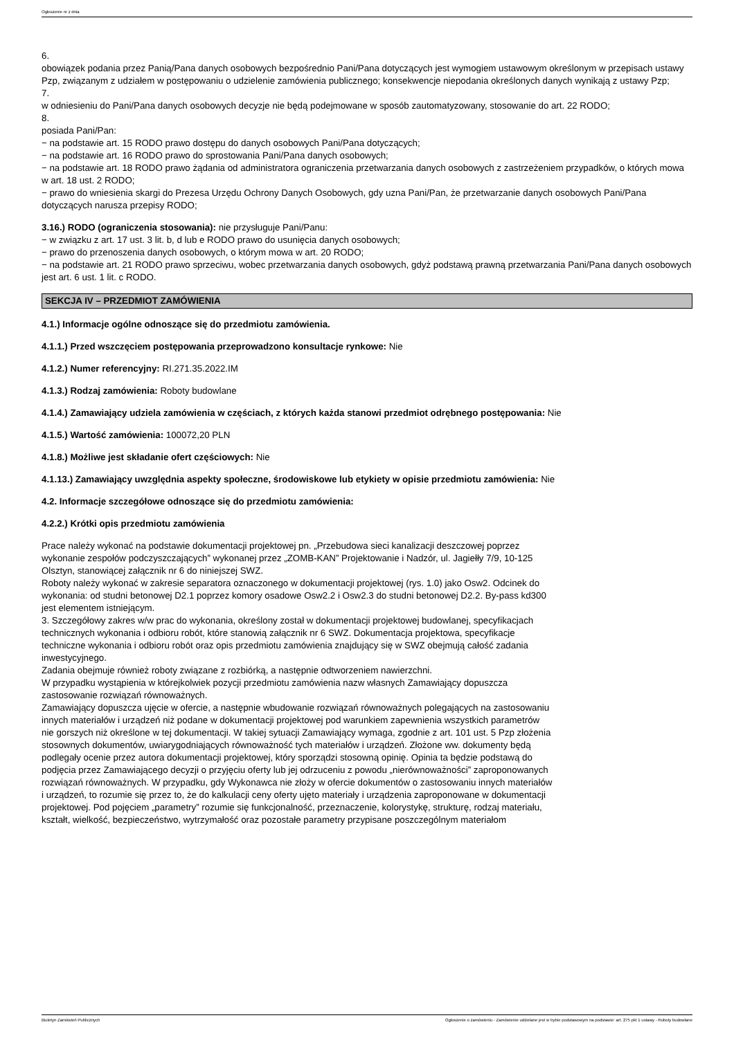Ogłoszenie nr z dnia
6.
obowiązek podania przez Panią/Pana danych osobowych bezpośrednio Pani/Pana dotyczących jest wymogiem ustawowym określonym w przepisach ustawy Pzp, związanym z udziałem w postępowaniu o udzielenie zamówienia publicznego; konsekwencje niepodania określonych danych wynikają z ustawy Pzp;
7.
w odniesieniu do Pani/Pana danych osobowych decyzje nie będą podejmowane w sposób zautomatyzowany, stosowanie do art. 22 RODO;
8.
posiada Pani/Pan:
− na podstawie art. 15 RODO prawo dostępu do danych osobowych Pani/Pana dotyczących;
− na podstawie art. 16 RODO prawo do sprostowania Pani/Pana danych osobowych;
− na podstawie art. 18 RODO prawo żądania od administratora ograniczenia przetwarzania danych osobowych z zastrzeżeniem przypadków, o których mowa w art. 18 ust. 2 RODO;
− prawo do wniesienia skargi do Prezesa Urzędu Ochrony Danych Osobowych, gdy uzna Pani/Pan, że przetwarzanie danych osobowych Pani/Pana dotyczących narusza przepisy RODO;
3.16.) RODO (ograniczenia stosowania): nie przysługuje Pani/Panu:
− w związku z art. 17 ust. 3 lit. b, d lub e RODO prawo do usunięcia danych osobowych;
− prawo do przenoszenia danych osobowych, o którym mowa w art. 20 RODO;
− na podstawie art. 21 RODO prawo sprzeciwu, wobec przetwarzania danych osobowych, gdyż podstawą prawną przetwarzania Pani/Pana danych osobowych jest art. 6 ust. 1 lit. c RODO.
SEKCJA IV – PRZEDMIOT ZAMÓWIENIA
4.1.) Informacje ogólne odnoszące się do przedmiotu zamówienia.
4.1.1.) Przed wszczęciem postępowania przeprowadzono konsultacje rynkowe: Nie
4.1.2.) Numer referencyjny: RI.271.35.2022.IM
4.1.3.) Rodzaj zamówienia: Roboty budowlane
4.1.4.) Zamawiający udziela zamówienia w częściach, z których każda stanowi przedmiot odrębnego postępowania: Nie
4.1.5.) Wartość zamówienia: 100072,20 PLN
4.1.8.) Możliwe jest składanie ofert częściowych: Nie
4.1.13.) Zamawiający uwzględnia aspekty społeczne, środowiskowe lub etykiety w opisie przedmiotu zamówienia: Nie
4.2. Informacje szczegółowe odnoszące się do przedmiotu zamówienia:
4.2.2.) Krótki opis przedmiotu zamówienia
Prace należy wykonać na podstawie dokumentacji projektowej pn. „Przebudowa sieci kanalizacji deszczowej poprzez wykonanie zespołów podczyszczających” wykonanej przez „ZOMB-KAN” Projektowanie i Nadzór, ul. Jagiełły 7/9, 10-125 Olsztyn, stanowiącej załącznik nr 6 do niniejszej SWZ.
Roboty należy wykonać w zakresie separatora oznaczonego w dokumentacji projektowej (rys. 1.0) jako Osw2. Odcinek do wykonania: od studni betonowej D2.1 poprzez komory osadowe Osw2.2 i Osw2.3 do studni betonowej D2.2. By-pass kd300 jest elementem istniejącym.
3. Szczegółowy zakres w/w prac do wykonania, określony został w dokumentacji projektowej budowlanej, specyfikacjach technicznych wykonania i odbioru robót, które stanowią załącznik nr 6 SWZ. Dokumentacja projektowa, specyfikacje techniczne wykonania i odbioru robót oraz opis przedmiotu zamówienia znajdujący się w SWZ obejmują całość zadania inwestycyjnego.
Zadania obejmuje również roboty związane z rozbiórką, a następnie odtworzeniem nawierzchni.
W przypadku wystąpienia w którejkolwiek pozycji przedmiotu zamówienia nazw własnych Zamawiający dopuszcza zastosowanie rozwiązań równoważnych.
Zamawiający dopuszcza ujęcie w ofercie, a następnie wbudowanie rozwiązań równoważnych polegających na zastosowaniu innych materiałów i urządzeń niż podane w dokumentacji projektowej pod warunkiem zapewnienia wszystkich parametrów nie gorszych niż określone w tej dokumentacji. W takiej sytuacji Zamawiający wymaga, zgodnie z art. 101 ust. 5 Pzp złożenia stosownych dokumentów, uwiarygodniających równoważność tych materiałów i urządzeń. Złożone ww. dokumenty będą podlegały ocenie przez autora dokumentacji projektowej, który sporządzi stosowną opinię. Opinia ta będzie podstawą do podjęcia przez Zamawiającego decyzji o przyjęciu oferty lub jej odrzuceniu z powodu „nierównoważności” zaproponowanych rozwiązań równoważnych. W przypadku, gdy Wykonawca nie złoży w ofercie dokumentów o zastosowaniu innych materiałów i urządzeń, to rozumie się przez to, że do kalkulacji ceny oferty ujęto materiały i urządzenia zaproponowane w dokumentacji projektowej. Pod pojęciem „parametry” rozumie się funkcjonalność, przeznaczenie, kolorystykę, strukturę, rodzaj materiału, kształt, wielkość, bezpieczeństwo, wytrzymałość oraz pozostałe parametry przypisane poszczególnym materiałom
Biuletyn Zamówień Publicznych Ogłoszenie o zamówieniu - Zamówienie udzielane jest w trybie podstawowym na podstawie: art. 275 pkt 1 ustawy - Roboty budowlane